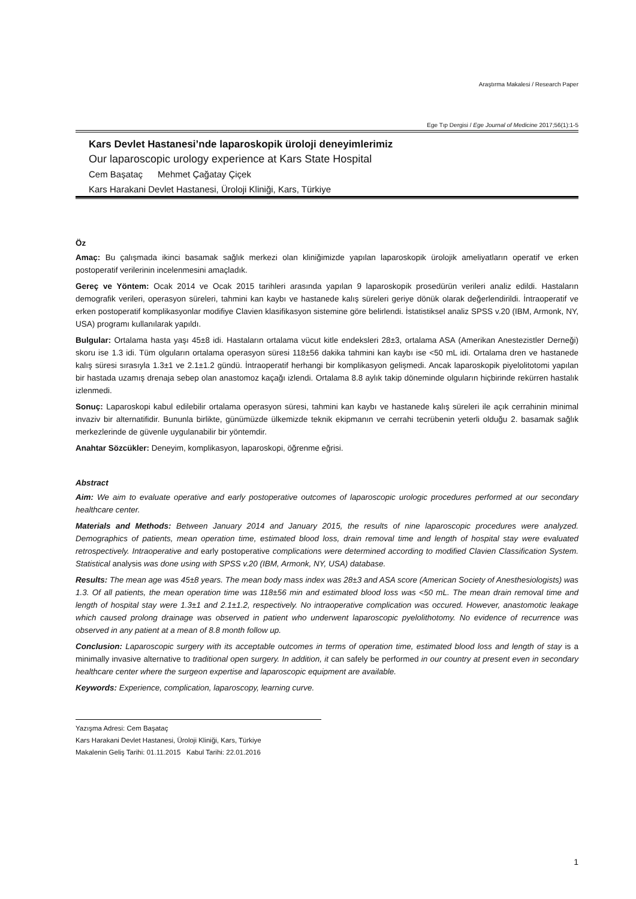Araştırma Makalesi / Research Paper
Ege Tıp Dergisi / Ege Journal of Medicine 2017;56(1):1-5
Kars Devlet Hastanesi’nde laparoskopik üroloji deneyimlerimiz
Our laparoscopic urology experience at Kars State Hospital
Cem Başataç Mehmet Çağatay Çiçek
Kars Harakani Devlet Hastanesi, Üroloji Kliniği, Kars, Türkiye
Öz
Amaç: Bu çalışmada ikinci basamak sağlık merkezi olan kliniğimizde yapılan laparoskopik ürolojik ameliyatların operatif ve erken postoperatif verilerinin incelenmesini amaçladık.
Gereç ve Yöntem: Ocak 2014 ve Ocak 2015 tarihleri arasında yapılan 9 laparoskopik prosedürün verileri analiz edildi. Hastaların demografik verileri, operasyon süreleri, tahmini kan kaybı ve hastanede kalış süreleri geriye dönük olarak değerlendirildi. İntraoperatif ve erken postoperatif komplikasyonlar modifiye Clavien klasifikasyon sistemine göre belirlendi. İstatistiksel analiz SPSS v.20 (IBM, Armonk, NY, USA) programı kullanılarak yapıldı.
Bulgular: Ortalama hasta yaşı 45±8 idi. Hastaların ortalama vücut kitle endeksleri 28±3, ortalama ASA (Amerikan Anestezistler Derneği) skoru ise 1.3 idi. Tüm olguların ortalama operasyon süresi 118±56 dakika tahmini kan kaybı ise <50 mL idi. Ortalama dren ve hastanede kalış süresi sırasıyla 1.3±1 ve 2.1±1.2 gündü. İntraoperatif herhangi bir komplikasyon gelişmedi. Ancak laparoskopik piyelolitotomi yapılan bir hastada uzamış drenaja sebep olan anastomoz kaçağı izlendi. Ortalama 8.8 aylık takip döneminde olguların hiçbirinde rekürren hastalık izlenmedi.
Sonuç: Laparoskopi kabul edilebilir ortalama operasyon süresi, tahmini kan kaybı ve hastanede kalış süreleri ile açık cerrahinin minimal invaziv bir alternatifidir. Bununla birlikte, günümüzde ülkemizde teknik ekipmanın ve cerrahi tecrübenin yeterli olduğu 2. basamak sağlık merkezlerinde de güvenle uygulanabilir bir yöntemdir.
Anahtar Sözcükler: Deneyim, komplikasyon, laparoskopi, öğrenme eğrisi.
Abstract
Aim: We aim to evaluate operative and early postoperative outcomes of laparoscopic urologic procedures performed at our secondary healthcare center.
Materials and Methods: Between January 2014 and January 2015, the results of nine laparoscopic procedures were analyzed. Demographics of patients, mean operation time, estimated blood loss, drain removal time and length of hospital stay were evaluated retrospectively. Intraoperative and early postoperative complications were determined according to modified Clavien Classification System. Statistical analysis was done using with SPSS v.20 (IBM, Armonk, NY, USA) database.
Results: The mean age was 45±8 years. The mean body mass index was 28±3 and ASA score (American Society of Anesthesiologists) was 1.3. Of all patients, the mean operation time was 118±56 min and estimated blood loss was <50 mL. The mean drain removal time and length of hospital stay were 1.3±1 and 2.1±1.2, respectively. No intraoperative complication was occured. However, anastomotic leakage which caused prolong drainage was observed in patient who underwent laparoscopic pyelolithotomy. No evidence of recurrence was observed in any patient at a mean of 8.8 month follow up.
Conclusion: Laparoscopic surgery with its acceptable outcomes in terms of operation time, estimated blood loss and length of stay is a minimally invasive alternative to traditional open surgery. In addition, it can safely be performed in our country at present even in secondary healthcare center where the surgeon expertise and laparoscopic equipment are available.
Keywords: Experience, complication, laparoscopy, learning curve.
Yazışma Adresi: Cem Başataç
Kars Harakani Devlet Hastanesi, Üroloji Kliniği, Kars, Türkiye
Makalenin Geliş Tarihi: 01.11.2015 Kabul Tarihi: 22.01.2016
1